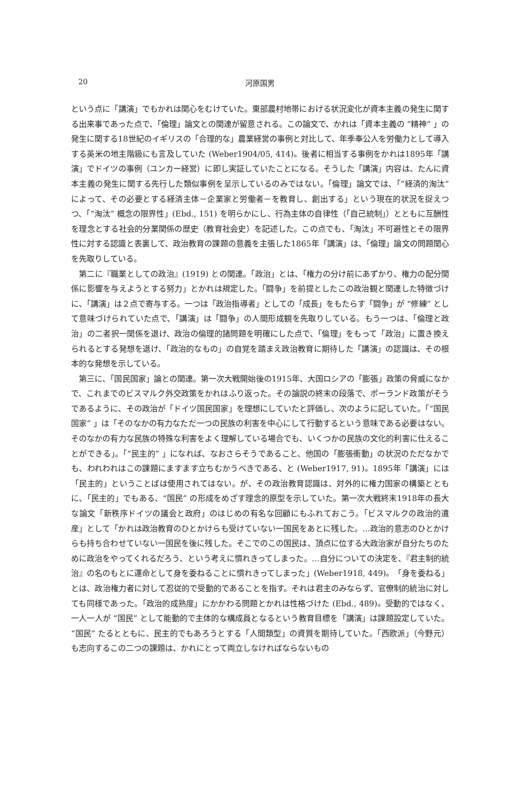20
河原国男
という点に「講演」でもかれは関心をむけていた。東部農村地帯における状況変化が資本主義の発生に関する出来事であった点で、「倫理」論文との関連が留意される。この論文で、かれは「資本主義の “精神” 」の発生に関する18世紀のイギリスの「合理的な」農業経営の事例と対比して、年季奉公人を労働力として導入する英米の地主階級にも言及していた (Weber1904/05, 414)。後者に相当する事例をかれは1895年「講演」でドイツの事例（ユンカー経営）に即し実証していたことになる。そうした「講演」内容は、たんに資本主義の発生に関する先行した類似事例を呈示しているのみではない。「倫理」論文では、「“経済的淘汰” によって、その必要とする経済主体－企業家と労働者－を教育し、創出する」という現在的状況を捉えつつ、「“淘汰” 概念の限界性」(Ebd., 151) を明らかにし、行為主体の自律性（「自己統制」）とともに互酬性を理念とする社会的分業関係の歴史（教育社会史）を記述した。この点でも、「淘汰」不可避性とその限界性に対する認識と表裏して、政治教育の課題の意義を主張した1865年「講演」は、「倫理」論文の問題関心を先取りしている。
第二に『職業としての政治』(1919) との関連。「政治」とは、「権力の分け前にあずかり、権力の配分関係に影響を与えようとする努力」とかれは規定した。「闘争」を前提としたこの政治観と関連した特徴づけに、「講演」は２点で寄与する。一つは「政治指導者」としての「成長」をもたらす「闘争」が “修練” として意味づけられていた点で、「講演」は「闘争」の人間形成観を先取りしている。もう一つは、「倫理と政治」の二者択一関係を退け、政治の倫理的諸問題を明確にした点で、「倫理」をもって「政治」に置き換えられるとする発想を退け、「政治的なもの」の自覚を踏まえ政治教育に期待した「講演」の認識は、その根本的な発想を示している。
第三に、「国民国家」論との関連。第一次大戦開始後の1915年、大国ロシアの「膨張」政策の脅威になかで、これまでのビスマルク外交政策をかれはふり返った。その論説の終末の段落で、ポーランド政策がそうであるように、その政治が「ドイツ国民国家」を理想にしていたと評価し、次のように記していた。「“国民国家” 」は「そのなかの有力なただ一つの民族の利害を中心にして行動するという意味である必要はない。そのなかの有力な民族の特殊な利害をよく理解している場合でも、いくつかの民族の文化的利害に仕えることができる」。「“民主的” 」になれば、なおさらそうであること、他国の「膨張衝動」の状況のただなかでも、われわれはこの課題にますます立ちむかうべきである、と (Weber1917, 91)。1895年「講演」には「民主的」ということばは使用されてはない。が、その政治教育認識は、対外的に権力国家の構築とともに、「民主的」でもある、“国民” の形成をめざす理念的原型を示していた。第一次大戦終末1918年の長大な論文「新秩序ドイツの議会と政府」のはじめの有名な回顧にもふれておこう。「ビスマルクの政治的遺産」として「かれは政治教育のひとかけらも受けていない一国民をあとに残した。…政治的意志のひとかけらも持ち合わせていない一国民を後に残した。そこでのこの国民は、頂点に位する大政治家が自分たちのために政治をやってくれるだろう、という考えに慣れきってしまった。…自分についての決定を、『君主制的統治』の名のもとに運命として身を委ねることに慣れきってしまった」(Weber1918, 449)。「身を委ねる」とは、政治権力者に対して忍従的で受動的であることを指す。それは君主のみならず、官僚制的統治に対しても同様であった。「政治的成熟度」にかかわる問題とかれは性格づけた (Ebd., 489)。受動的ではなく、一人一人が “国民” として能動的で主体的な構成員となるという教育目標を「講演」は課題設定していた。“国民” たるとともに、民主的でもあろうとする「人間類型」の資質を期待していた。「西欧派」（今野元）も志向するこの二つの課題は、かれにとって両立しなければならないもの